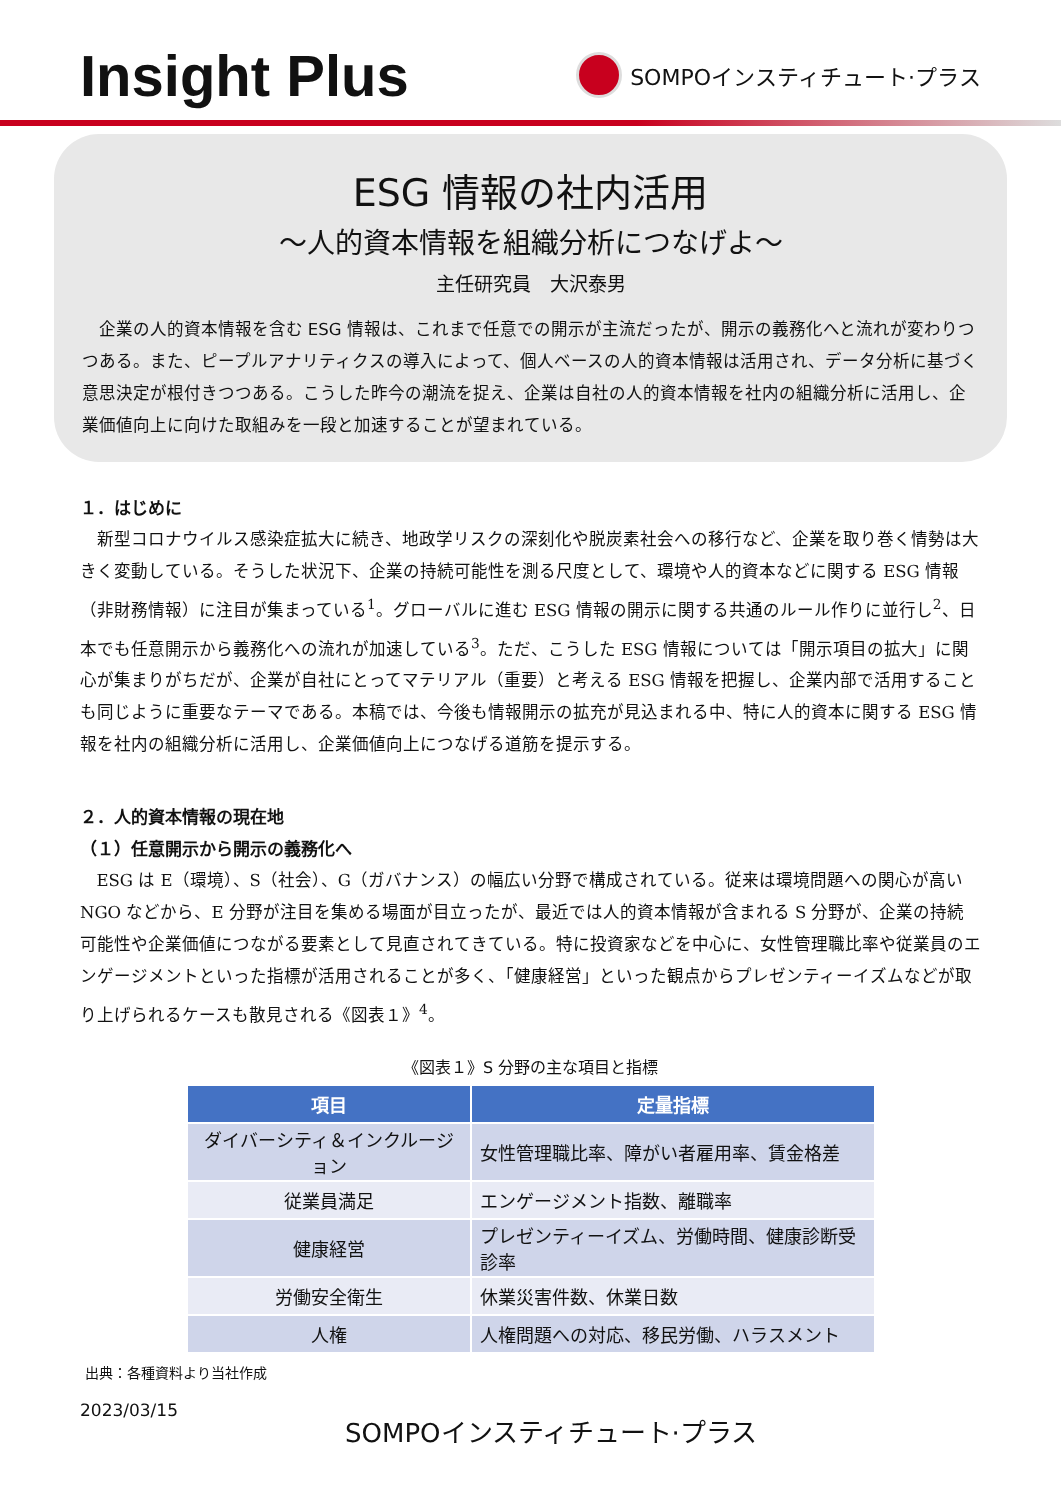Insight Plus
SOMPOインスティチュート·プラス
ESG 情報の社内活用
～人的資本情報を組織分析につなげよ～
主任研究員　大沢泰男
企業の人的資本情報を含む ESG 情報は、これまで任意での開示が主流だったが、開示の義務化へと流れが変わりつつある。また、ピープルアナリティクスの導入によって、個人ベースの人的資本情報は活用され、データ分析に基づく意思決定が根付きつつある。こうした昨今の潮流を捉え、企業は自社の人的資本情報を社内の組織分析に活用し、企業価値向上に向けた取組みを一段と加速することが望まれている。
１．はじめに
新型コロナウイルス感染症拡大に続き、地政学リスクの深刻化や脱炭素社会への移行など、企業を取り巻く情勢は大きく変動している。そうした状況下、企業の持続可能性を測る尺度として、環境や人的資本などに関する ESG 情報（非財務情報）に注目が集まっている<sup>1</sup>。グローバルに進む ESG 情報の開示に関する共通のルール作りに並行し<sup>2</sup>、日本でも任意開示から義務化への流れが加速している<sup>3</sup>。ただ、こうした ESG 情報については「開示項目の拡大」に関心が集まりがちだが、企業が自社にとってマテリアル（重要）と考える ESG 情報を把握し、企業内部で活用することも同じように重要なテーマである。本稿では、今後も情報開示の拡充が見込まれる中、特に人的資本に関する ESG 情報を社内の組織分析に活用し、企業価値向上につなげる道筋を提示する。
２．人的資本情報の現在地
（１）任意開示から開示の義務化へ
ESG は E（環境）、S（社会）、G（ガバナンス）の幅広い分野で構成されている。従来は環境問題への関心が高い NGO などから、E 分野が注目を集める場面が目立ったが、最近では人的資本情報が含まれる S 分野が、企業の持続可能性や企業価値につながる要素として見直されてきている。特に投資家などを中心に、女性管理職比率や従業員のエンゲージメントといった指標が活用されることが多く、「健康経営」といった観点からプレゼンティーイズムなどが取り上げられるケースも散見される《図表１》<sup>4</sup>。
《図表１》S 分野の主な項目と指標
| 項目 | 定量指標 |
| --- | --- |
| ダイバーシティ＆インクルージョン | 女性管理職比率、障がい者雇用率、賃金格差 |
| 従業員満足 | エンゲージメント指数、離職率 |
| 健康経営 | プレゼンティーイズム、労働時間、健康診断受診率 |
| 労働安全衛生 | 休業災害件数、休業日数 |
| 人権 | 人権問題への対応、移民労働、ハラスメント |
出典：各種資料より当社作成
2023/03/15
SOMPOインスティチュート·プラス